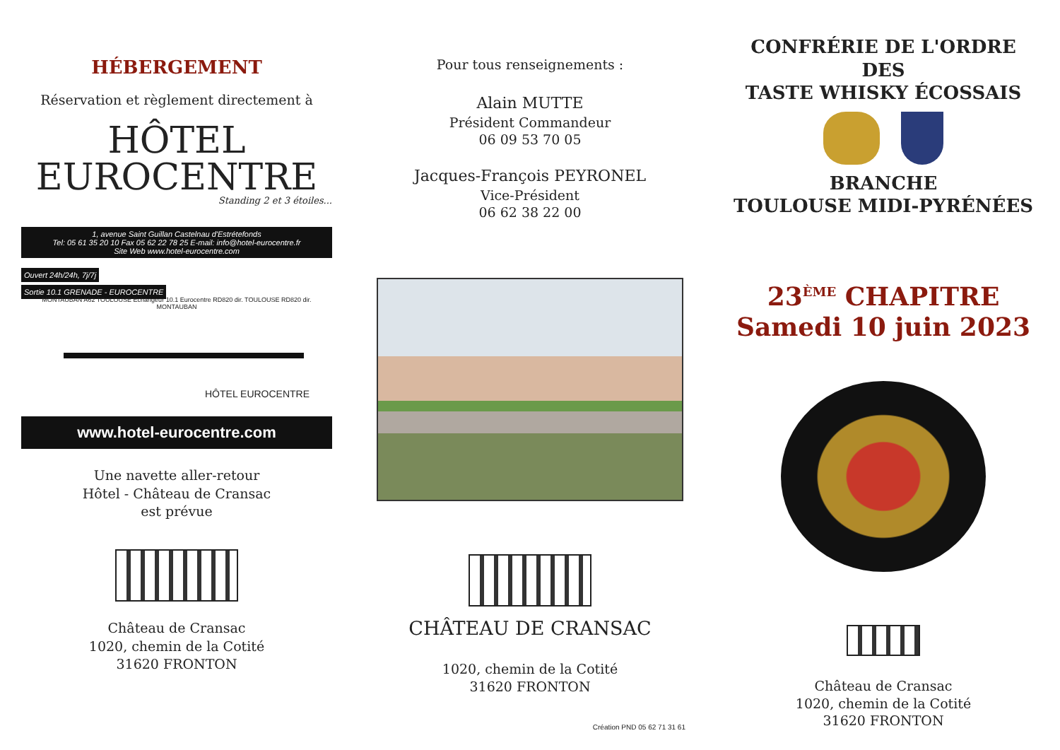HÉBERGEMENT
Réservation et règlement directement à
HÔTEL
EUROCENTRE
Standing 2 et 3 étoiles...
1, avenue Saint Guillan Castelnau d'Estrétefonds
Tel: 05 61 35 20 10 Fax 05 62 22 78 25 E-mail: info@hotel-eurocentre.fr
Site Web www.hotel-eurocentre.com
Ouvert 24h/24h, 7j/7j
Sortie 10.1 GRENADE - EUROCENTRE
MONTAUBAN A62 TOULOUSE Echangeur 10.1 Eurocentre RD820 dir. TOULOUSE RD820 dir. MONTAUBAN
HÔTEL EUROCENTRE
www.hotel-eurocentre.com
Une navette aller-retour
Hôtel - Château de Cransac
est prévue
Château de Cransac
1020, chemin de la Cotité
31620 FRONTON
Pour tous renseignements :
Alain MUTTE
Président Commandeur
06 09 53 70 05
Jacques-François PEYRONEL
Vice-Président
06 62 38 22 00
CHÂTEAU DE CRANSAC
1020, chemin de la Cotité
31620 FRONTON
Création PND 05 62 71 31 61
CONFRÉRIE DE L'ORDRE
DES
TASTE WHISKY ÉCOSSAIS
BRANCHE
TOULOUSE MIDI-PYRÉNÉES
23<sup>ÈME</sup> CHAPITRE
Samedi 10 juin 2023
Château de Cransac
1020, chemin de la Cotité
31620 FRONTON